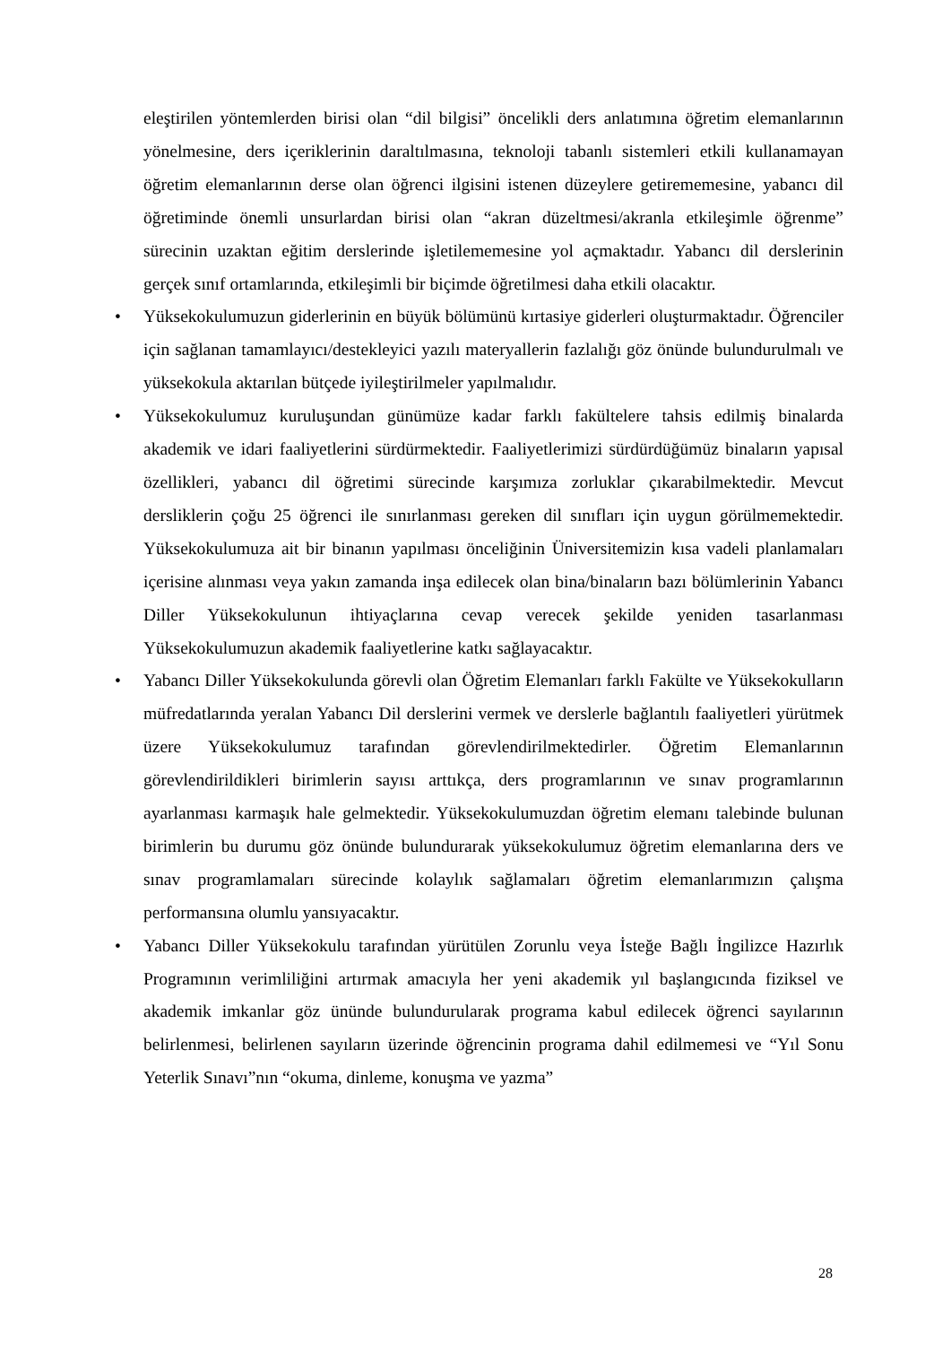eleştirilen yöntemlerden birisi olan “dil bilgisi” öncelikli ders anlatımına öğretim elemanlarının yönelmesine, ders içeriklerinin daraltılmasına, teknoloji tabanlı sistemleri etkili kullanamayan öğretim elemanlarının derse olan öğrenci ilgisini istenen düzeylere getirememesine, yabancı dil öğretiminde önemli unsurlardan birisi olan “akran düzeltmesi/akranla etkileşimle öğrenme” sürecinin uzaktan eğitim derslerinde işletilememesine yol açmaktadır. Yabancı dil derslerinin gerçek sınıf ortamlarında, etkileşimli bir biçimde öğretilmesi daha etkili olacaktır.
• Yüksekokulumuzun giderlerinin en büyük bölümünü kırtasiye giderleri oluşturmaktadır. Öğrenciler için sağlanan tamamlayıcı/destekleyici yazılı materyallerin fazlalığı göz önünde bulundurulmalı ve yüksekokula aktarılan bütçede iyileştirilmeler yapılmalıdır.
• Yüksekokulumuz kuruluşundan günümüze kadar farklı fakültelere tahsis edilmiş binalarda akademik ve idari faaliyetlerini sürdürmektedir. Faaliyetlerimizi sürdürdüğümüz binaların yapısal özellikleri, yabancı dil öğretimi sürecinde karşımıza zorluklar çıkarabilmektedir. Mevcut dersliklerin çoğu 25 öğrenci ile sınırlanması gereken dil sınıfları için uygun görülmemektedir. Yüksekokulumuza ait bir binanın yapılması önceliğinin Üniversitemizin kısa vadeli planlamaları içerisine alınması veya yakın zamanda inşa edilecek olan bina/binaların bazı bölümlerinin Yabancı Diller Yüksekokulunun ihtiyaçlarına cevap verecek şekilde yeniden tasarlanması Yüksekokulumuzun akademik faaliyetlerine katkı sağlayacaktır.
• Yabancı Diller Yüksekokulunda görevli olan Öğretim Elemanları farklı Fakülte ve Yüksekokulların müfredatlarında yeralan Yabancı Dil derslerini vermek ve derslerle bağlantılı faaliyetleri yürütmek üzere Yüksekokulumuz tarafından görevlendirilmektedirler. Öğretim Elemanlarının görevlendirildikleri birimlerin sayısı arttıkça, ders programlarının ve sınav programlarının ayarlanması karmaşık hale gelmektedir. Yüksekokulumuzdan öğretim elemanı talebinde bulunan birimlerin bu durumu göz önünde bulundurarak yüksekokulumuz öğretim elemanlarına ders ve sınav programlamaları sürecinde kolaylık sağlamaları öğretim elemanlarımızın çalışma performansına olumlu yansıyacaktır.
• Yabancı Diller Yüksekokulu tarafından yürütülen Zorunlu veya İsteğe Bağlı İngilizce Hazırlık Programının verimliliğini artırmak amacıyla her yeni akademik yıl başlangıcında fiziksel ve akademik imkanlar göz ününde bulundurularak programa kabul edilecek öğrenci sayılarının belirlenmesi, belirlenen sayıların üzerinde öğrencinin programa dahil edilmemesi ve “Yıl Sonu Yeterlik Sınavı”nın “okuma, dinleme, konuşma ve yazma”
28